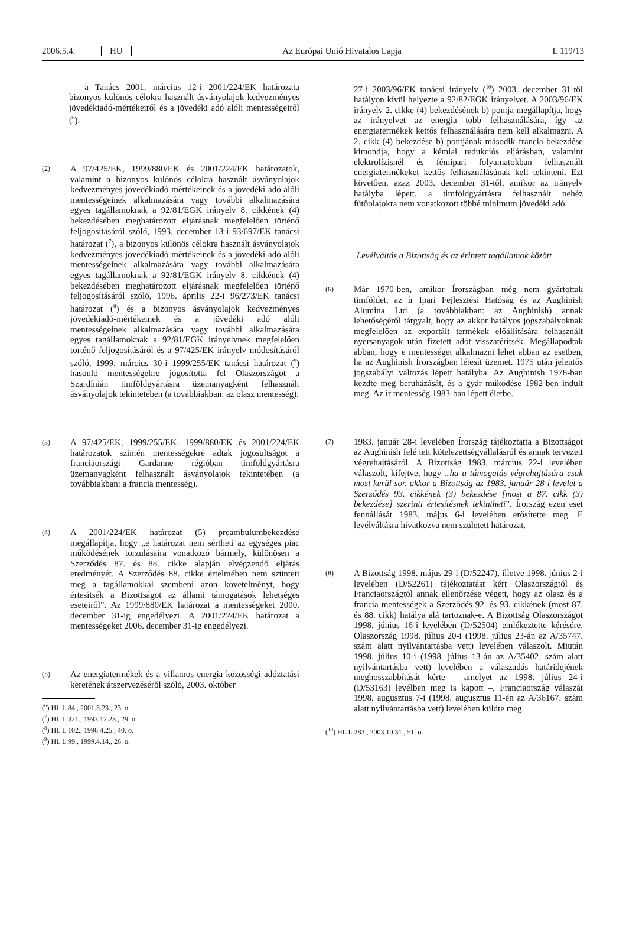2006.5.4. HU Az Európai Unió Hivatalos Lapja L 119/13
— a Tanács 2001. március 12-i 2001/224/EK határozata bizonyos különös célokra használt ásványolajok kedvezményes jövedékiadó-mértékeiről és a jövedéki adó alóli mentességeiről (<sup>6</sup>).
(2)
A 97/425/EK, 1999/880/EK és 2001/224/EK határozatok, valamint a bizonyos különös célokra használt ásványolajok kedvezményes jövedékiadó-mértékeinek és a jövedéki adó alóli mentességeinek alkalmazására vagy további alkalmazására egyes tagállamoknak a 92/81/EGK irányelv 8. cikkének (4) bekezdésében meghatározott eljárásnak megfelelően történő feljogosításáról szóló, 1993. december 13-i 93/697/EK tanácsi határozat (<sup>7</sup>), a bizonyos különös célokra használt ásványolajok kedvezményes jövedékiadó-mértékeinek és a jövedéki adó alóli mentességeinek alkalmazására vagy további alkalmazására egyes tagállamoknak a 92/81/EGK irányelv 8. cikkének (4) bekezdésében meghatározott eljárásnak megfelelően történő feljogosításáról szóló, 1996. április 22-i 96/273/EK tanácsi határozat (<sup>8</sup>) és a bizonyos ásványolajok kedvezményes jövedékiadó-mértékeinek és a jövedéki adó alóli mentességeinek alkalmazására vagy további alkalmazására egyes tagállamoknak a 92/81/EGK irányelvnek megfelelően történő feljogosításáról és a 97/425/EK irányelv módosításáról szóló, 1999. március 30-i 1999/255/EK tanácsi határozat (<sup>9</sup>) hasonló mentességekre jogosította fel Olaszországot a Szardínián timföldgyártásra üzemanyagként felhasznált ásványolajok tekintetében (a továbbiakban: az olasz mentesség).
(3)
A 97/425/EK, 1999/255/EK, 1999/880/EK és 2001/224/EK határozatok szintén mentességekre adtak jogosultságot a franciaországi Gardanne régióban timföldgyártásra üzemanyagként felhasznált ásványolajok tekintetében (a továbbiakban: a francia mentesség).
(4)
A 2001/224/EK határozat (5) preambulumbekezdése megállapítja, hogy „e határozat nem sértheti az egységes piac működésének torzulásaira vonatkozó bármely, különösen a Szerződés 87. és 88. cikke alapján elvégzendő eljárás eredményét. A Szerződés 88. cikke értelmében nem szünteti meg a tagállamokkal szembeni azon követelményt, hogy értesítsék a Bizottságot az állami támogatások lehetséges eseteiről”. Az 1999/880/EK határozat a mentességeket 2000. december 31-ig engedélyezi. A 2001/224/EK határozat a mentességeket 2006. december 31-ig engedélyezi.
(5)
Az energiatermékek és a villamos energia közösségi adóztatási keretének átszervezéséről szóló, 2003. október
(<sup>6</sup>) HL L 84., 2001.3.23., 23. o.
(<sup>7</sup>) HL L 321., 1993.12.23., 29. o.
(<sup>8</sup>) HL L 102., 1996.4.25., 40. o.
(<sup>9</sup>) HL L 99., 1999.4.14., 26. o.
27-i 2003/96/EK tanácsi irányelv (<sup>10</sup>) 2003. december 31-től hatályon kívül helyezte a 92/82/EGK irányelvet. A 2003/96/EK irányelv 2. cikke (4) bekezdésének b) pontja megállapítja, hogy az irányelvet az energia több felhasználására, így az energiatermékek kettős felhasználására nem kell alkalmazni. A 2. cikk (4) bekezdése b) pontjának második francia bekezdése kimondja, hogy a kémiai redukciós eljárásban, valamint elektrolízisnél és fémipari folyamatokban felhasznált energiatermékeket kettős felhasználásúnak kell tekinteni. Ezt követően, azaz 2003. december 31-től, amikor az irányelv hatályba lépett, a timföldgyártásra felhasznált nehéz fűtőolajokra nem vonatkozott többé minimum jövedéki adó.
Levélváltás a Bizottság és az érintett tagállamok között
(6)
Már 1970-ben, amikor Írországban még nem gyártottak timföldet, az ír Ipari Fejlesztési Hatóság és az Aughinish Alumina Ltd (a továbbiakban: az Aughinish) annak lehetőségéről tárgyalt, hogy az akkor hatályos jogszabályoknak megfelelően az exportált termékek előállítására felhasznált nyersanyagok után fizetett adót visszatérítsék. Megállapodtak abban, hogy e mentességet alkalmazni lehet abban az esetben, ha az Aughinish Írországban létesít üzemet. 1975 után jelentős jogszabályi változás lépett hatályba. Az Aughinish 1978-ban kezdte meg beruházását, és a gyár működése 1982-ben indult meg. Az ír mentesség 1983-ban lépett életbe.
(7)
1983. január 28-i levelében Írország tájékoztatta a Bizottságot az Aughinish felé tett kötelezettségvállalásról és annak tervezett végrehajtásáról. A Bizottság 1983. március 22-i levelében válaszolt, kifejtve, hogy „ha a támogatás végrehajtására csak most kerül sor, akkor a Bizottság az 1983. január 28-i levelet a Szerződés 93. cikkének (3) bekezdése [most a 87. cikk (3) bekezdése] szerinti értesítésnek tekintheti”. Írország ezen eset fennállását 1983. május 6-i levelében erősítette meg. E levélváltásra hivatkozva nem született határozat.
(8)
A Bizottság 1998. május 29-i (D/52247), illetve 1998. június 2-i levelében (D/52261) tájékoztatást kért Olaszországtól és Franciaországtól annak ellenőrzése végett, hogy az olasz és a francia mentességek a Szerződés 92. és 93. cikkének (most 87. és 88. cikk) hatálya alá tartoznak-e. A Bizottság Olaszországot 1998. június 16-i levelében (D/52504) emlékeztette kérésére. Olaszország 1998. július 20-i (1998. július 23-án az A/35747. szám alatt nyilvántartásba vett) levelében válaszolt. Miután 1998. július 10-i (1998. július 13-án az A/35402. szám alatt nyilvántartásba vett) levelében a válaszadás határidejének meghosszabbítását kérte – amelyet az 1998. július 24-i (D/53163) levélben meg is kapott –, Franciaország válaszát 1998. augusztus 7-i (1998. augusztus 11-én az A/36167. szám alatt nyilvántartásba vett) levelében küldte meg.
(<sup>10</sup>) HL L 283., 2003.10.31., 51. o.